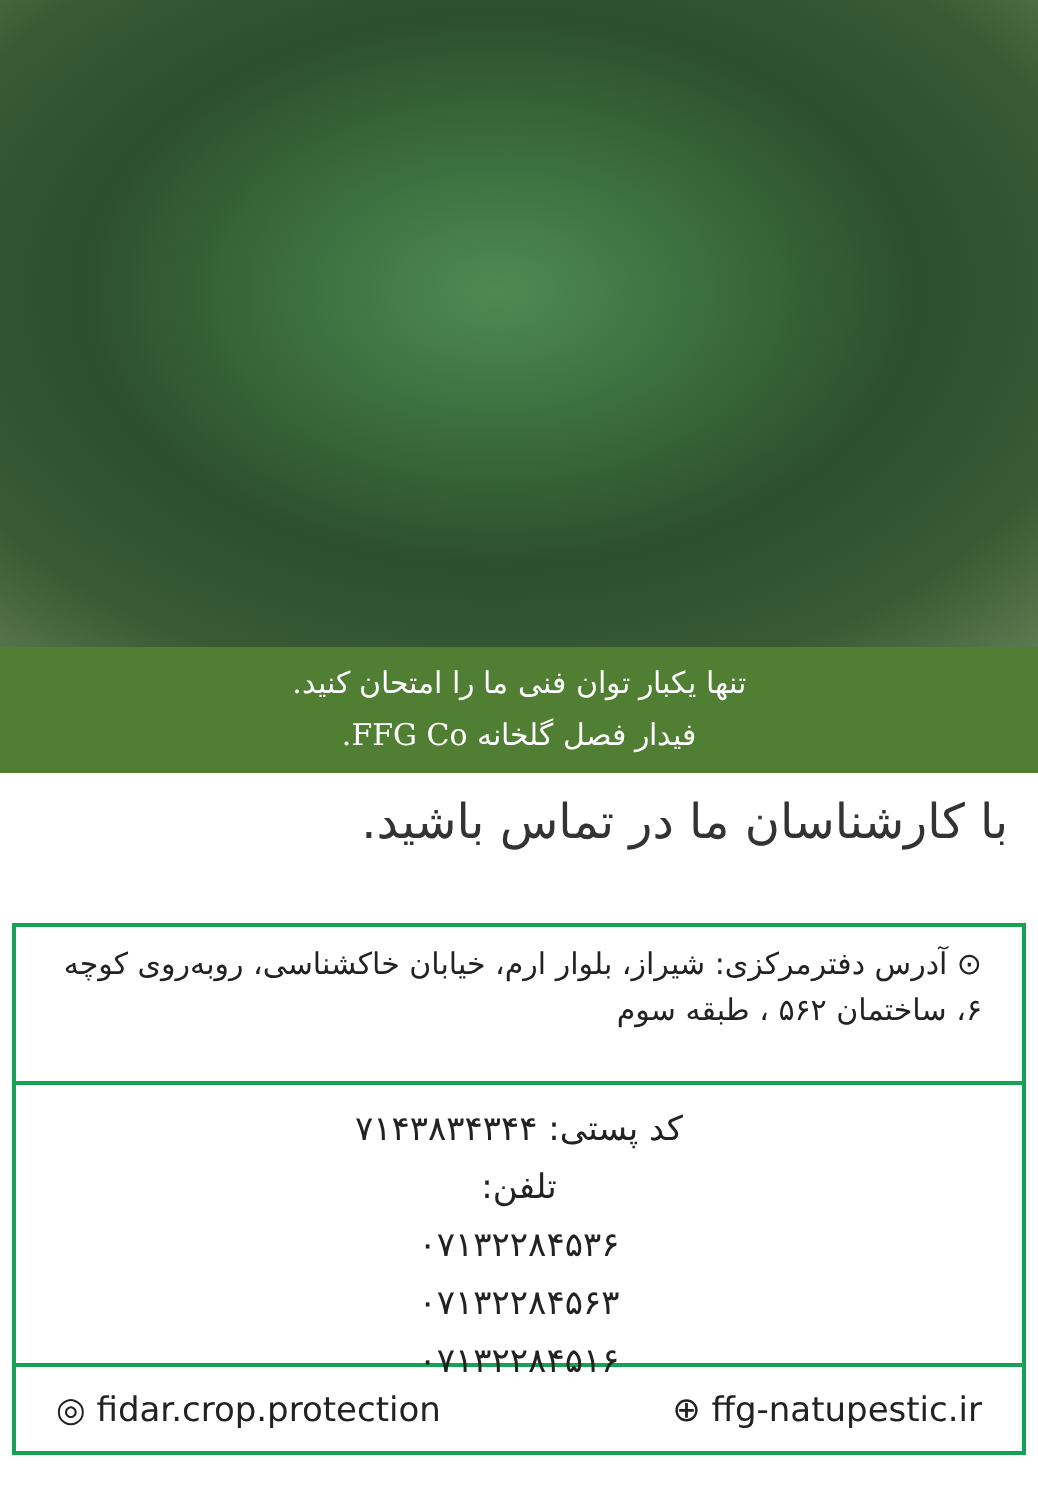تنها یکبار توان فنی ما را امتحان کنید.
فیدار فصل گلخانه FFG Co.
با کارشناسان ما در تماس باشید.
⊙ آدرس دفترمرکزی: شیراز، بلوار ارم، خیابان خاکشناسی، روبه‌روی کوچه ۶، ساختمان ۵۶۲ ، طبقه سوم
کد پستی: ۷۱۴۳۸۳۴۳۴۴
تلفن:
۰۷۱۳۲۲۸۴۵۳۶
۰۷۱۳۲۲۸۴۵۶۳
۰۷۱۳۲۲۸۴۵۱۶
◎ fidar.crop.protection ⊕ ffg-natupestic.ir